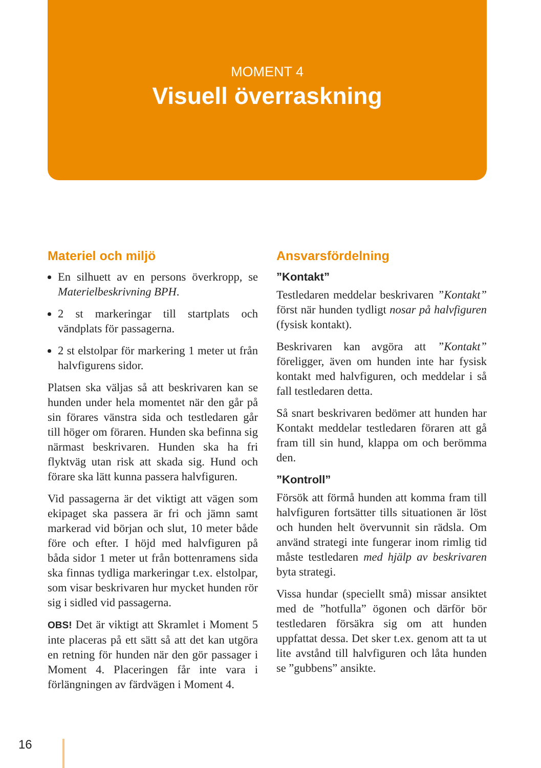MOMENT 4
Visuell överraskning
Materiel och miljö
En silhuett av en persons överkropp, se Materielbeskrivning BPH.
2 st markeringar till startplats och vändplats för passagerna.
2 st elstolpar för markering 1 meter ut från halvfigurens sidor.
Platsen ska väljas så att beskrivaren kan se hunden under hela momentet när den går på sin förares vänstra sida och testledaren går till höger om föraren. Hunden ska befinna sig närmast beskrivaren. Hunden ska ha fri flyktväg utan risk att skada sig. Hund och förare ska lätt kunna passera halvfiguren.
Vid passagerna är det viktigt att vägen som ekipaget ska passera är fri och jämn samt markerad vid början och slut, 10 meter både före och efter. I höjd med halvfiguren på båda sidor 1 meter ut från bottenramens sida ska finnas tydliga markeringar t.ex. elstolpar, som visar beskrivaren hur mycket hunden rör sig i sidled vid passagerna.
OBS! Det är viktigt att Skramlet i Moment 5 inte placeras på ett sätt så att det kan utgöra en retning för hunden när den gör passager i Moment 4. Placeringen får inte vara i förlängningen av färdvägen i Moment 4.
Ansvarsfördelning
”Kontakt”
Testledaren meddelar beskrivaren ”Kontakt” först när hunden tydligt nosar på halvfiguren (fysisk kontakt).
Beskrivaren kan avgöra att ”Kontakt” föreligger, även om hunden inte har fysisk kontakt med halvfiguren, och meddelar i så fall testledaren detta.
Så snart beskrivaren bedömer att hunden har Kontakt meddelar testledaren föraren att gå fram till sin hund, klappa om och berömma den.
”Kontroll”
Försök att förmå hunden att komma fram till halvfiguren fortsätter tills situationen är löst och hunden helt övervunnit sin rädsla. Om använd strategi inte fungerar inom rimlig tid måste testledaren med hjälp av beskrivaren byta strategi.
Vissa hundar (speciellt små) missar ansiktet med de ”hotfulla” ögonen och därför bör testledaren försäkra sig om att hunden uppfattat dessa. Det sker t.ex. genom att ta ut lite avstånd till halvfiguren och låta hunden se ”gubbens” ansikte.
16